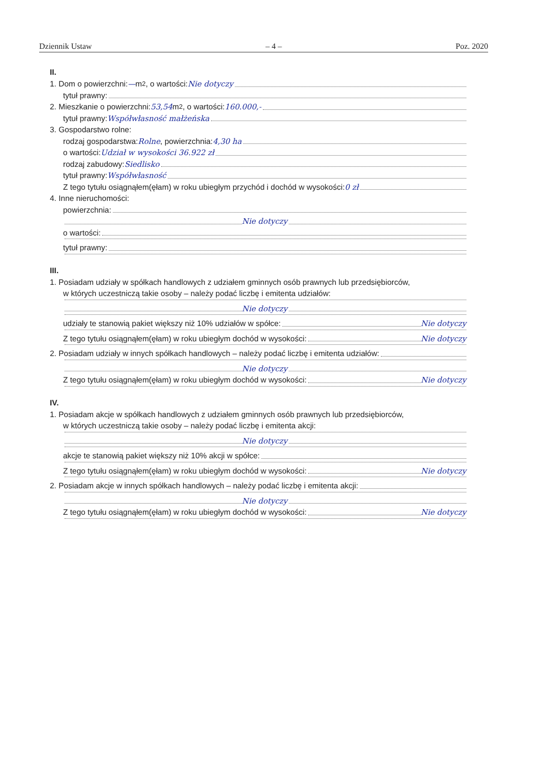Dziennik Ustaw – 4 – Poz. 2020
II.
1. Dom o powierzchni: — m<sup>2</sup>, o wartości: Nie dotyczy
tytuł prawny:
2. Mieszkanie o powierzchni: 53,54 m<sup>2</sup>, o wartości: 160.000,-
tytuł prawny: Współwłasność małżeńska
3. Gospodarstwo rolne:
rodzaj gospodarstwa: Rolne, powierzchnia: 4,30 ha
o wartości: Udział w wysokości 36.922 zł
rodzaj zabudowy: Siedlisko
tytuł prawny: Współwłasność
Z tego tytułu osiągnąłem(ęłam) w roku ubiegłym przychód i dochód w wysokości: 0 zł
4. Inne nieruchomości:
powierzchnia:
Nie dotyczy
o wartości:
tytuł prawny:
III.
1. Posiadam udziały w spółkach handlowych z udziałem gminnych osób prawnych lub przedsiębiorców,
w których uczestniczą takie osoby – należy podać liczbę i emitenta udziałów:
Nie dotyczy
udziały te stanowią pakiet większy niż 10% udziałów w spółce: Nie dotyczy
Z tego tytułu osiągnąłem(ęłam) w roku ubiegłym dochód w wysokości: Nie dotyczy
2. Posiadam udziały w innych spółkach handlowych – należy podać liczbę i emitenta udziałów:
Nie dotyczy
Z tego tytułu osiągnąłem(ęłam) w roku ubiegłym dochód w wysokości: Nie dotyczy
IV.
1. Posiadam akcje w spółkach handlowych z udziałem gminnych osób prawnych lub przedsiębiorców,
w których uczestniczą takie osoby – należy podać liczbę i emitenta akcji:
Nie dotyczy
akcje te stanowią pakiet większy niż 10% akcji w spółce:
Z tego tytułu osiągnąłem(ęłam) w roku ubiegłym dochód w wysokości: Nie dotyczy
2. Posiadam akcje w innych spółkach handlowych – należy podać liczbę i emitenta akcji:
Nie dotyczy
Z tego tytułu osiągnąłem(ęłam) w roku ubiegłym dochód w wysokości: Nie dotyczy